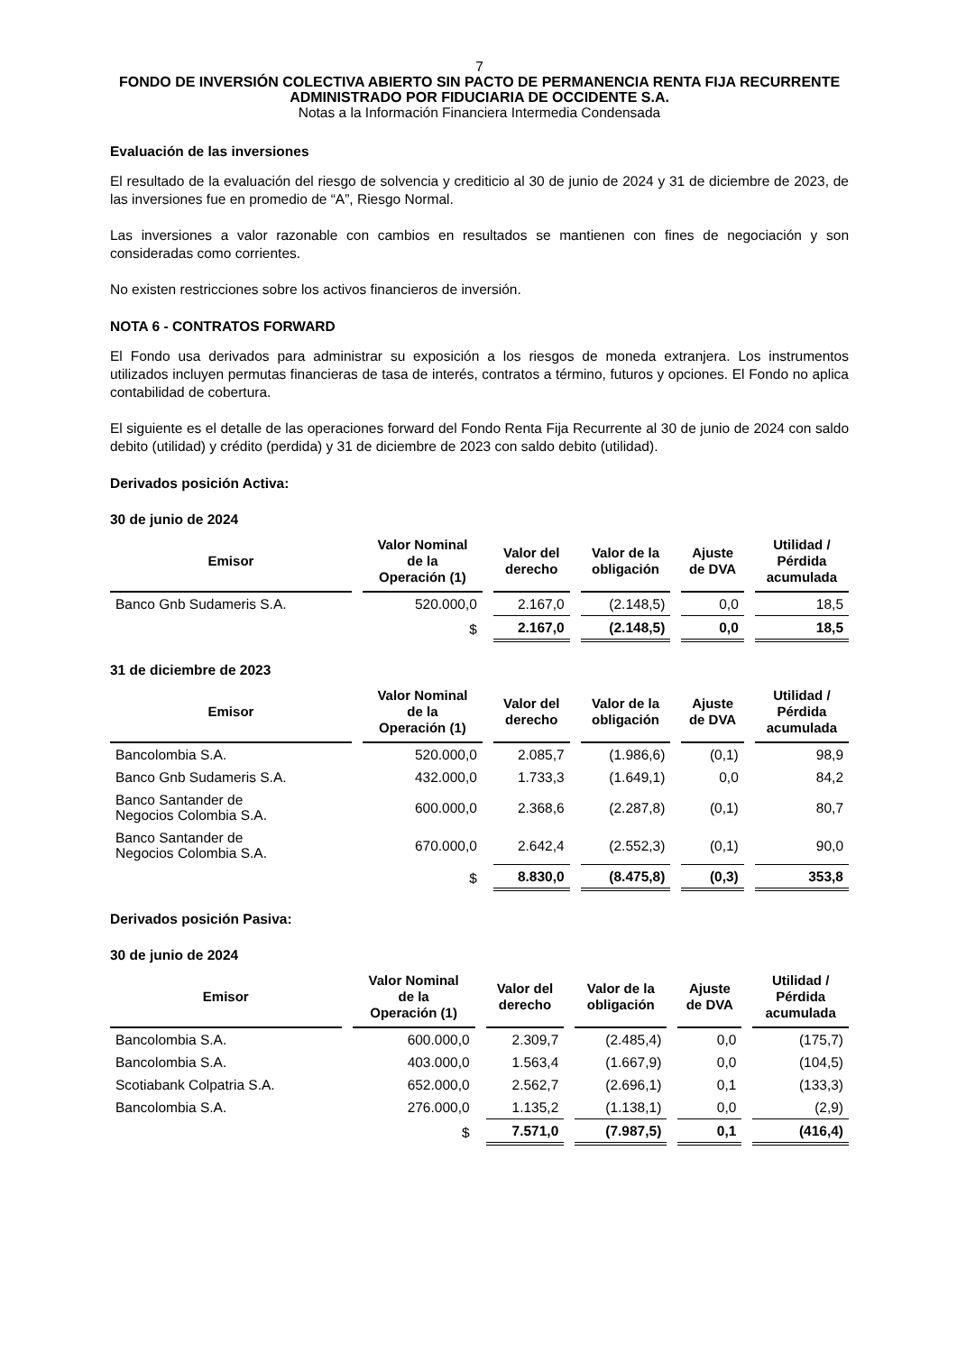7
FONDO DE INVERSIÓN COLECTIVA ABIERTO SIN PACTO DE PERMANENCIA RENTA FIJA RECURRENTE
ADMINISTRADO POR FIDUCIARIA DE OCCIDENTE S.A.
Notas a la Información Financiera Intermedia Condensada
Evaluación de las inversiones
El resultado de la evaluación del riesgo de solvencia y crediticio al 30 de junio de 2024 y 31 de diciembre de 2023, de las inversiones fue en promedio de “A”, Riesgo Normal.
Las inversiones a valor razonable con cambios en resultados se mantienen con fines de negociación y son consideradas como corrientes.
No existen restricciones sobre los activos financieros de inversión.
NOTA 6 - CONTRATOS FORWARD
El Fondo usa derivados para administrar su exposición a los riesgos de moneda extranjera. Los instrumentos utilizados incluyen permutas financieras de tasa de interés, contratos a término, futuros y opciones. El Fondo no aplica contabilidad de cobertura.
El siguiente es el detalle de las operaciones forward del Fondo Renta Fija Recurrente al 30 de junio de 2024 con saldo debito (utilidad) y crédito (perdida) y 31 de diciembre de 2023 con saldo debito (utilidad).
Derivados posición Activa:
30 de junio de 2024
| Emisor | Valor Nominal de la Operación (1) | Valor del derecho | Valor de la obligación | Ajuste de DVA | Utilidad / Pérdida acumulada |
| --- | --- | --- | --- | --- | --- |
| Banco Gnb Sudameris S.A. | 520.000,0 | 2.167,0 | (2.148,5) | 0,0 | 18,5 |
| | $ | 2.167,0 | (2.148,5) | 0,0 | 18,5 |
31 de diciembre de 2023
| Emisor | Valor Nominal de la Operación (1) | Valor del derecho | Valor de la obligación | Ajuste de DVA | Utilidad / Pérdida acumulada |
| --- | --- | --- | --- | --- | --- |
| Bancolombia S.A. | 520.000,0 | 2.085,7 | (1.986,6) | (0,1) | 98,9 |
| Banco Gnb Sudameris S.A. | 432.000,0 | 1.733,3 | (1.649,1) | 0,0 | 84,2 |
| Banco Santander de Negocios Colombia S.A. | 600.000,0 | 2.368,6 | (2.287,8) | (0,1) | 80,7 |
| Banco Santander de Negocios Colombia S.A. | 670.000,0 | 2.642,4 | (2.552,3) | (0,1) | 90,0 |
| | $ | 8.830,0 | (8.475,8) | (0,3) | 353,8 |
Derivados posición Pasiva:
30 de junio de 2024
| Emisor | Valor Nominal de la Operación (1) | Valor del derecho | Valor de la obligación | Ajuste de DVA | Utilidad / Pérdida acumulada |
| --- | --- | --- | --- | --- | --- |
| Bancolombia S.A. | 600.000,0 | 2.309,7 | (2.485,4) | 0,0 | (175,7) |
| Bancolombia S.A. | 403.000,0 | 1.563,4 | (1.667,9) | 0,0 | (104,5) |
| Scotiabank Colpatria S.A. | 652.000,0 | 2.562,7 | (2.696,1) | 0,1 | (133,3) |
| Bancolombia S.A. | 276.000,0 | 1.135,2 | (1.138,1) | 0,0 | (2,9) |
| | $ | 7.571,0 | (7.987,5) | 0,1 | (416,4) |